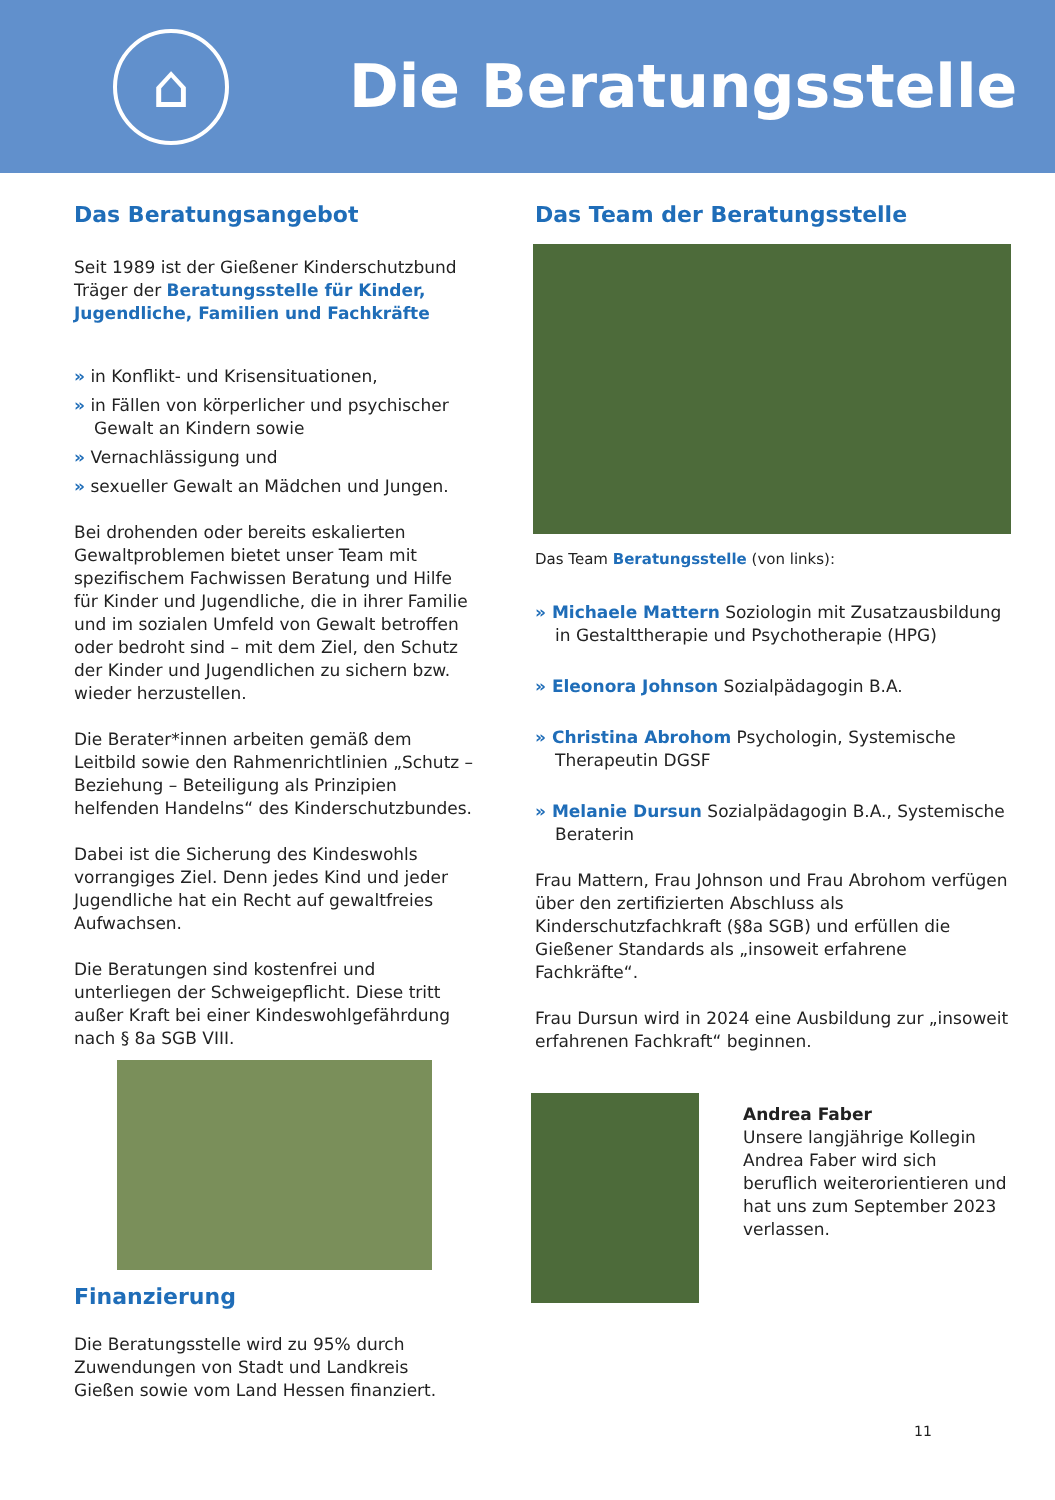⌂
Die Beratungsstelle
Das Beratungsangebot
Seit 1989 ist der Gießener Kinderschutzbund Träger der Beratungsstelle für Kinder, Jugendliche, Familien und Fachkräfte
» in Konflikt- und Krisensituationen,
» in Fällen von körperlicher und psychischer Gewalt an Kindern sowie
» Vernachlässigung und
» sexueller Gewalt an Mädchen und Jungen.
Bei drohenden oder bereits eskalierten Gewaltproblemen bietet unser Team mit spezifischem Fachwissen Beratung und Hilfe für Kinder und Jugendliche, die in ihrer Familie und im sozialen Umfeld von Gewalt betroffen oder bedroht sind – mit dem Ziel, den Schutz der Kinder und Jugendlichen zu sichern bzw. wieder herzustellen.
Die Berater*innen arbeiten gemäß dem Leitbild sowie den Rahmenrichtlinien „Schutz – Beziehung – Beteiligung als Prinzipien helfenden Handelns“ des Kinderschutzbundes.
Dabei ist die Sicherung des Kindeswohls vorrangiges Ziel. Denn jedes Kind und jeder Jugendliche hat ein Recht auf gewaltfreies Aufwachsen.
Die Beratungen sind kostenfrei und unterliegen der Schweigepflicht. Diese tritt außer Kraft bei einer Kindeswohlgefährdung nach § 8a SGB VIII.
Finanzierung
Die Beratungsstelle wird zu 95% durch Zuwendungen von Stadt und Landkreis Gießen sowie vom Land Hessen finanziert.
Das Team der Beratungsstelle
Das Team Beratungsstelle (von links):
» Michaele Mattern Soziologin mit Zusatzausbildung in Gestalttherapie und Psychotherapie (HPG)
» Eleonora Johnson Sozialpädagogin B.A.
» Christina Abrohom Psychologin, Systemische Therapeutin DGSF
» Melanie Dursun Sozialpädagogin B.A., Systemische Beraterin
Frau Mattern, Frau Johnson und Frau Abrohom verfügen über den zertifizierten Abschluss als Kinderschutzfachkraft (§8a SGB) und erfüllen die Gießener Standards als „insoweit erfahrene Fachkräfte“.
Frau Dursun wird in 2024 eine Ausbildung zur „insoweit erfahrenen Fachkraft“ beginnen.
Andrea Faber
Unsere langjährige Kollegin Andrea Faber wird sich beruflich weiterorientieren und hat uns zum September 2023 verlassen.
11